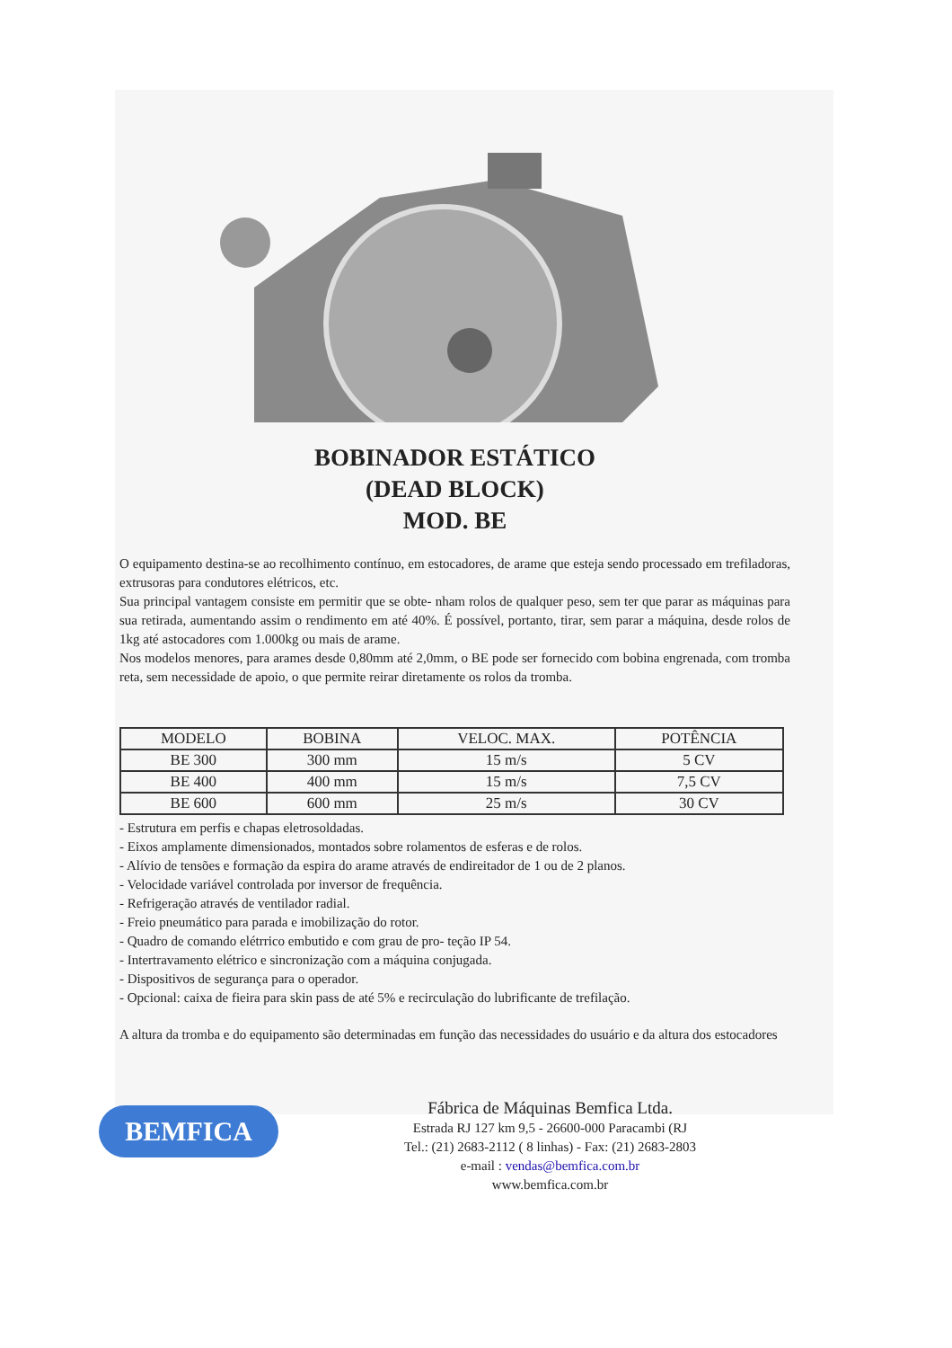BOBINADOR ESTÁTICO
(DEAD BLOCK)
MOD. BE
O equipamento destina-se ao recolhimento contínuo, em estocadores, de arame que esteja sendo processado em trefiladoras, extrusoras para condutores elétricos, etc.
Sua principal vantagem consiste em permitir que se obte- nham rolos de qualquer peso, sem ter que parar as máquinas para sua retirada, aumentando assim o rendimento em até 40%. É possível, portanto, tirar, sem parar a máquina, desde rolos de 1kg até astocadores com 1.000kg ou mais de arame.
Nos modelos menores, para arames desde 0,80mm até 2,0mm, o BE pode ser fornecido com bobina engrenada, com tromba reta, sem necessidade de apoio, o que permite reirar diretamente os rolos da tromba.
| MODELO | BOBINA | VELOC. MAX. | POTÊNCIA |
| BE 300 | 300 mm | 15 m/s | 5 CV |
| BE 400 | 400 mm | 15 m/s | 7,5 CV |
| BE 600 | 600 mm | 25 m/s | 30 CV |
- Estrutura em perfis e chapas eletrosoldadas.
- Eixos amplamente dimensionados, montados sobre rolamentos de esferas e de rolos.
- Alívio de tensões e formação da espira do arame através de endireitador de 1 ou de 2 planos.
- Velocidade variável controlada por inversor de frequência.
- Refrigeração através de ventilador radial.
- Freio pneumático para parada e imobilização do rotor.
- Quadro de comando elétrrico embutido e com grau de pro- teção IP 54.
- Intertravamento elétrico e sincronização com a máquina conjugada.
- Dispositivos de segurança para o operador.
- Opcional: caixa de fieira para skin pass de até 5% e recirculação do lubrificante de trefilação.
A altura da tromba e do equipamento são determinadas em função das necessidades do usuário e da altura dos estocadores
BEMFICA
Fábrica de Máquinas Bemfica Ltda.
Estrada RJ 127 km 9,5 - 26600-000 Paracambi (RJ
Tel.: (21) 2683-2112 ( 8 linhas) - Fax: (21) 2683-2803
e-mail : vendas@bemfica.com.br
www.bemfica.com.br